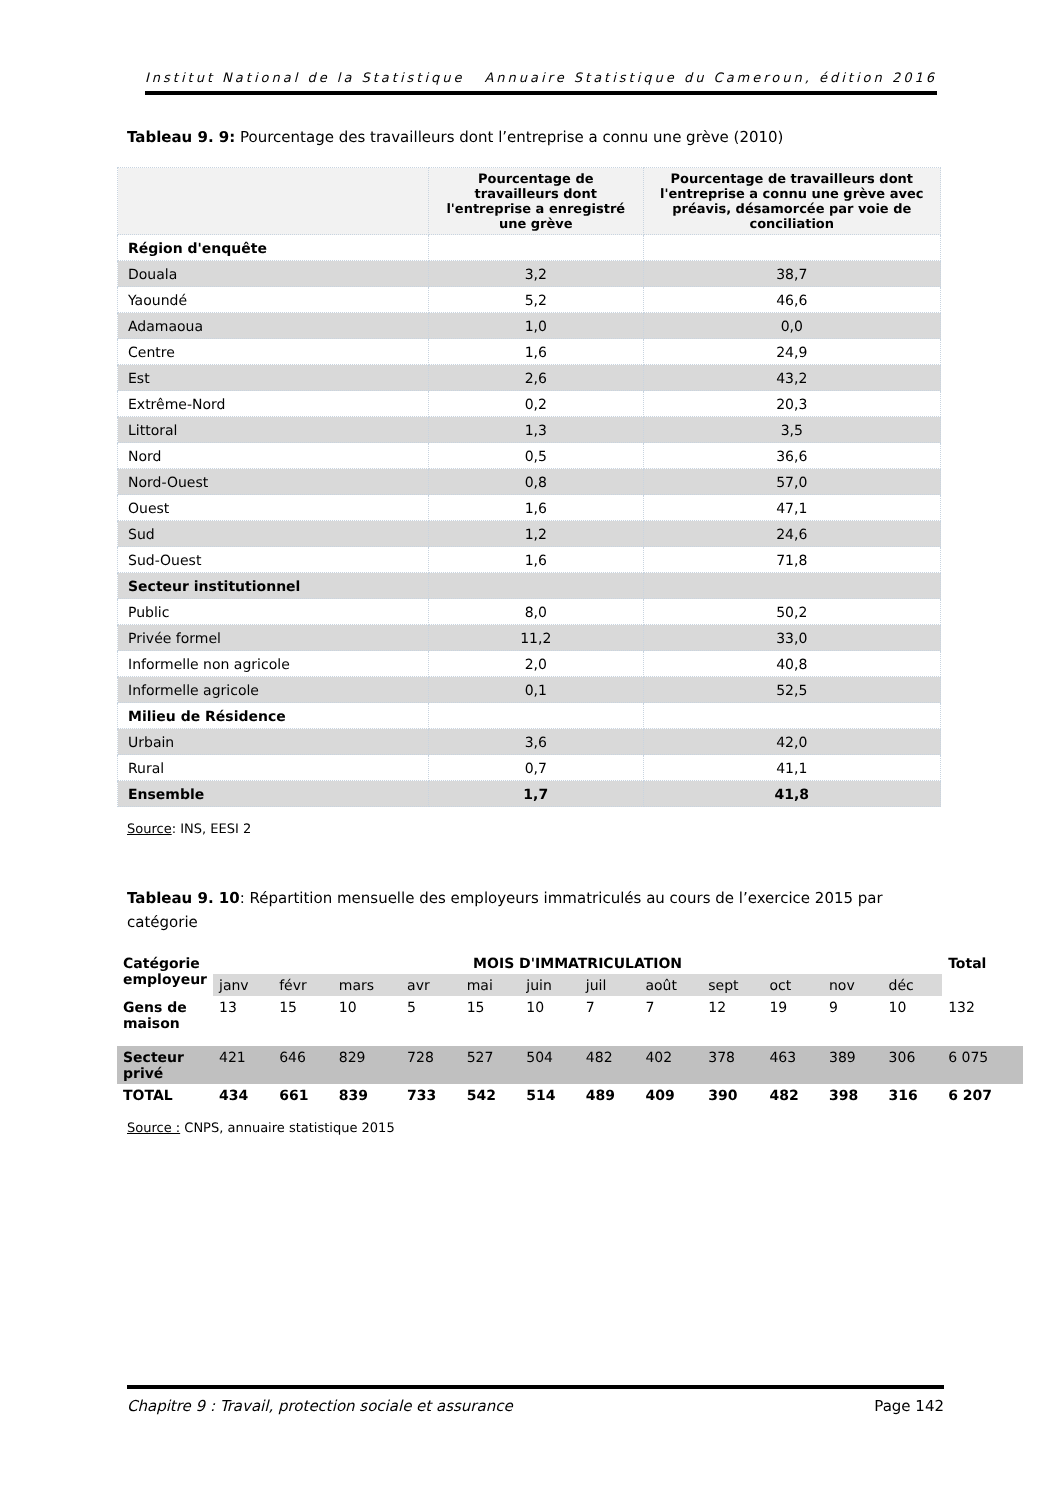Institut National de la Statistique Annuaire Statistique du Cameroun, édition 2016
Tableau 9. 9: Pourcentage des travailleurs dont l’entreprise a connu une grève (2010)
| | Pourcentage de travailleurs dont l'entreprise a enregistré une grève | Pourcentage de travailleurs dont l'entreprise a connu une grève avec préavis, désamorcée par voie de conciliation |
| --- | --- | --- |
| Région d'enquête | | |
| Douala | 3,2 | 38,7 |
| Yaoundé | 5,2 | 46,6 |
| Adamaoua | 1,0 | 0,0 |
| Centre | 1,6 | 24,9 |
| Est | 2,6 | 43,2 |
| Extrême-Nord | 0,2 | 20,3 |
| Littoral | 1,3 | 3,5 |
| Nord | 0,5 | 36,6 |
| Nord-Ouest | 0,8 | 57,0 |
| Ouest | 1,6 | 47,1 |
| Sud | 1,2 | 24,6 |
| Sud-Ouest | 1,6 | 71,8 |
| Secteur institutionnel | | |
| Public | 8,0 | 50,2 |
| Privée formel | 11,2 | 33,0 |
| Informelle non agricole | 2,0 | 40,8 |
| Informelle agricole | 0,1 | 52,5 |
| Milieu de Résidence | | |
| Urbain | 3,6 | 42,0 |
| Rural | 0,7 | 41,1 |
| Ensemble | 1,7 | 41,8 |
Source: INS, EESI 2
Tableau 9. 10: Répartition mensuelle des employeurs immatriculés au cours de l’exercice 2015 par catégorie
| Catégorie employeur | MOIS D'IMMATRICULATION | | | | | | | | | | | | Total |
| | janv | févr | mars | avr | mai | juin | juil | août | sept | oct | nov | déc | |
| Gens de maison | 13 | 15 | 10 | 5 | 15 | 10 | 7 | 7 | 12 | 19 | 9 | 10 | 132 |
| Secteur privé | 421 | 646 | 829 | 728 | 527 | 504 | 482 | 402 | 378 | 463 | 389 | 306 | 6 075 |
| TOTAL | 434 | 661 | 839 | 733 | 542 | 514 | 489 | 409 | 390 | 482 | 398 | 316 | 6 207 |
Source : CNPS, annuaire statistique 2015
Chapitre 9 : Travail, protection sociale et assurance Page 142